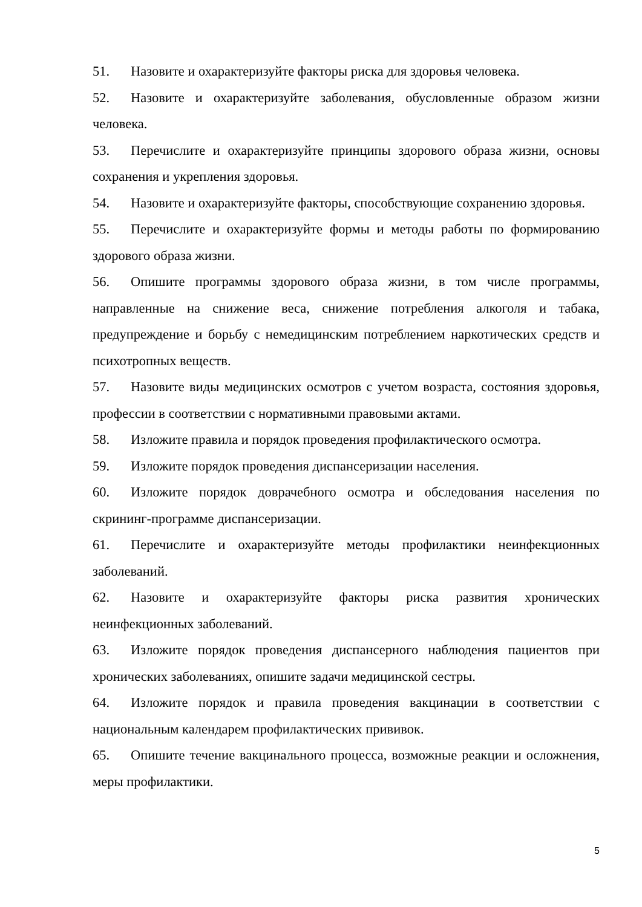51. Назовите и охарактеризуйте факторы риска для здоровья человека.
52. Назовите и охарактеризуйте заболевания, обусловленные образом жизни человека.
53. Перечислите и охарактеризуйте принципы здорового образа жизни, основы сохранения и укрепления здоровья.
54. Назовите и охарактеризуйте факторы, способствующие сохранению здоровья.
55. Перечислите и охарактеризуйте формы и методы работы по формированию здорового образа жизни.
56. Опишите программы здорового образа жизни, в том числе программы, направленные на снижение веса, снижение потребления алкоголя и табака, предупреждение и борьбу с немедицинским потреблением наркотических средств и психотропных веществ.
57. Назовите виды медицинских осмотров с учетом возраста, состояния здоровья, профессии в соответствии с нормативными правовыми актами.
58. Изложите правила и порядок проведения профилактического осмотра.
59. Изложите порядок проведения диспансеризации населения.
60. Изложите порядок доврачебного осмотра и обследования населения по скрининг-программе диспансеризации.
61. Перечислите и охарактеризуйте методы профилактики неинфекционных заболеваний.
62. Назовите и охарактеризуйте факторы риска развития хронических неинфекционных заболеваний.
63. Изложите порядок проведения диспансерного наблюдения пациентов при хронических заболеваниях, опишите задачи медицинской сестры.
64. Изложите порядок и правила проведения вакцинации в соответствии с национальным календарем профилактических прививок.
65. Опишите течение вакцинального процесса, возможные реакции и осложнения, меры профилактики.
5